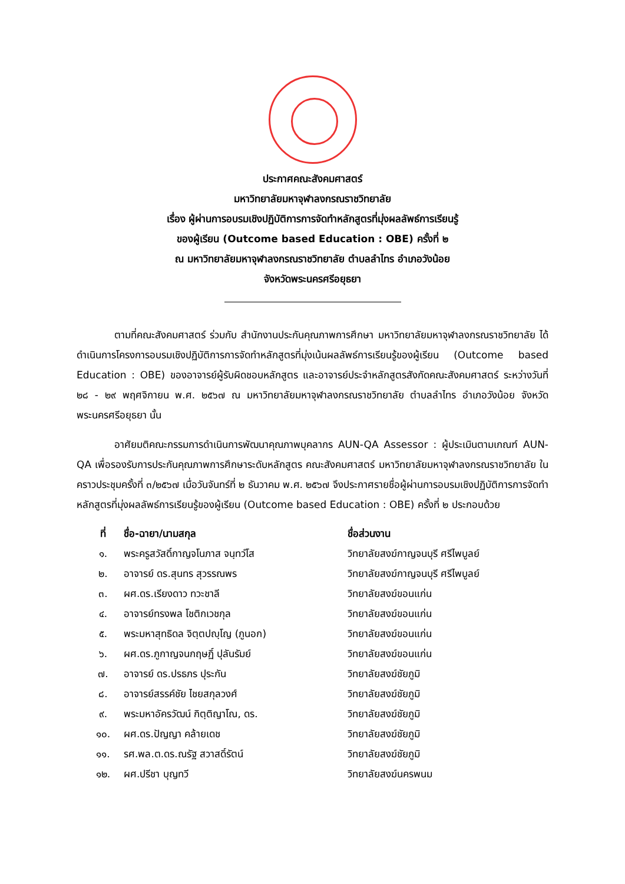ประกาศคณะสังคมศาสตร์
มหาวิทยาลัยมหาจุฬาลงกรณราชวิทยาลัย
เรื่อง ผู้ผ่านการอบรมเชิงปฏิบัติการการจัดทำหลักสูตรที่มุ่งผลลัพธ์การเรียนรู้
ของผู้เรียน (Outcome based Education : OBE) ครั้งที่ ๒
ณ มหาวิทยาลัยมหาจุฬาลงกรณราชวิทยาลัย ตำบลลำไทร อำเภอวังน้อย
จังหวัดพระนครศรีอยุธยา
ตามที่คณะสังคมศาสตร์ ร่วมกับ สำนักงานประกันคุณภาพการศึกษา มหาวิทยาลัยมหาจุฬาลงกรณราชวิทยาลัย ได้ดำเนินการโครงการอบรมเชิงปฏิบัติการการจัดทำหลักสูตรที่มุ่งเน้นผลลัพธ์การเรียนรู้ของผู้เรียน (Outcome based Education : OBE) ของอาจารย์ผู้รับผิดชอบหลักสูตร และอาจารย์ประจำหลักสูตรสังกัดคณะสังคมศาสตร์ ระหว่างวันที่ ๒๘ - ๒๙ พฤศจิกายน พ.ศ. ๒๕๖๗ ณ มหาวิทยาลัยมหาจุฬาลงกรณราชวิทยาลัย ตำบลลำไทร อำเภอวังน้อย จังหวัดพระนครศรีอยุธยา นั้น
อาศัยมติคณะกรรมการดำเนินการพัฒนาคุณภาพบุคลากร AUN-QA Assessor : ผู้ประเมินตามเกณฑ์ AUN-QA เพื่อรองรับการประกันคุณภาพการศึกษาระดับหลักสูตร คณะสังคมศาสตร์ มหาวิทยาลัยมหาจุฬาลงกรณราชวิทยาลัย ในคราวประชุมครั้งที่ ๓/๒๕๖๗ เมื่อวันจันทร์ที่ ๒ ธันวาคม พ.ศ. ๒๕๖๗ จึงประกาศรายชื่อผู้ผ่านการอบรมเชิงปฏิบัติการการจัดทำหลักสูตรที่มุ่งผลลัพธ์การเรียนรู้ของผู้เรียน (Outcome based Education : OBE) ครั้งที่ ๒ ประกอบด้วย
| ที่ | ชื่อ-ฉายา/นามสกุล | ชื่อส่วนงาน |
| --- | --- | --- |
| ๑. | พระครูสวัสดิ์กาญจโนภาส จนฺทวํโส | วิทยาลัยสงฆ์กาญจนบุรี ศรีไพบูลย์ |
| ๒. | อาจารย์ ดร.สุนทร สุวรรณพร | วิทยาลัยสงฆ์กาญจนบุรี ศรีไพบูลย์ |
| ๓. | ผศ.ดร.เรียงดาว ทวะชาลี | วิทยาลัยสงฆ์ขอนแก่น |
| ๔. | อาจารย์ทรงพล โชติกเวชกุล | วิทยาลัยสงฆ์ขอนแก่น |
| ๕. | พระมหาสุทธิดล จิตฺตปญฺโญ (ภูนอก) | วิทยาลัยสงฆ์ขอนแก่น |
| ๖. | ผศ.ดร.ภูกาญจนกฤษฏิ์ ปุลันรัมย์ | วิทยาลัยสงฆ์ขอนแก่น |
| ๗. | อาจารย์ ดร.ปรธภร ปุระกัน | วิทยาลัยสงฆ์ชัยภูมิ |
| ๘. | อาจารย์สรรค์ชัย ไชยสกุลวงศ์ | วิทยาลัยสงฆ์ชัยภูมิ |
| ๙. | พระมหาอัครวัฒน์ กิตฺติญาโณ, ดร. | วิทยาลัยสงฆ์ชัยภูมิ |
| ๑๐. | ผศ.ดร.ปัญญา คล้ายเดช | วิทยาลัยสงฆ์ชัยภูมิ |
| ๑๑. | รศ.พล.ต.ดร.ณรัฐ สวาสดิ์รัตน์ | วิทยาลัยสงฆ์ชัยภูมิ |
| ๑๒. | ผศ.ปรีชา บุญทวี | วิทยาลัยสงฆ์นครพนม |